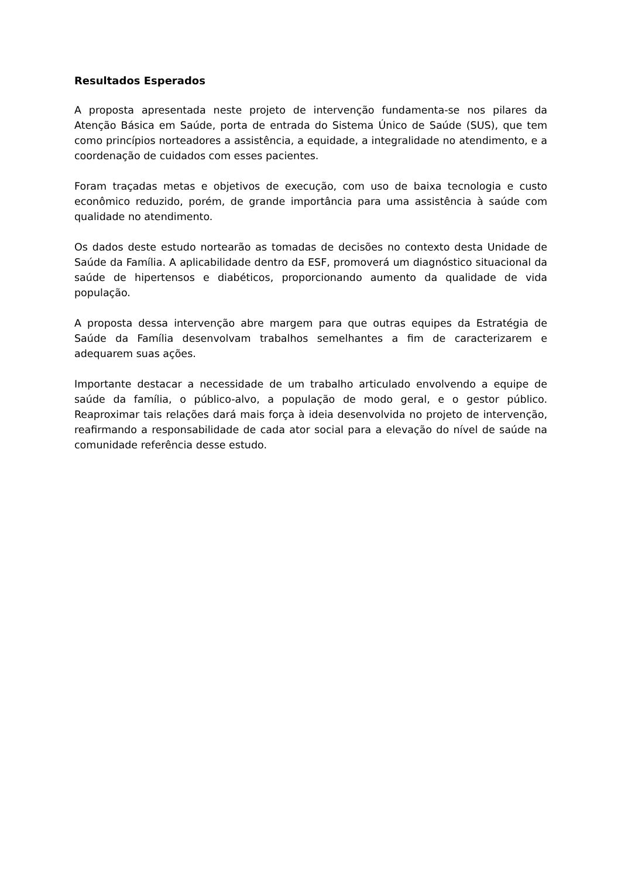Resultados Esperados
A proposta apresentada neste projeto de intervenção fundamenta-se nos pilares da Atenção Básica em Saúde, porta de entrada do Sistema Único de Saúde (SUS), que tem como princípios norteadores a assistência, a equidade, a integralidade no atendimento, e a coordenação de cuidados com esses pacientes.
Foram traçadas metas e objetivos de execução, com uso de baixa tecnologia e custo econômico reduzido, porém, de grande importância para uma assistência à saúde com qualidade no atendimento.
Os dados deste estudo nortearão as tomadas de decisões no contexto desta Unidade de Saúde da Família. A aplicabilidade dentro da ESF, promoverá um diagnóstico situacional da saúde de hipertensos e diabéticos, proporcionando aumento da qualidade de vida população.
A proposta dessa intervenção abre margem para que outras equipes da Estratégia de Saúde da Família desenvolvam trabalhos semelhantes a fim de caracterizarem e adequarem suas ações.
Importante destacar a necessidade de um trabalho articulado envolvendo a equipe de saúde da família, o público-alvo, a população de modo geral, e o gestor público. Reaproximar tais relações dará mais força à ideia desenvolvida no projeto de intervenção, reafirmando a responsabilidade de cada ator social para a elevação do nível de saúde na comunidade referência desse estudo.